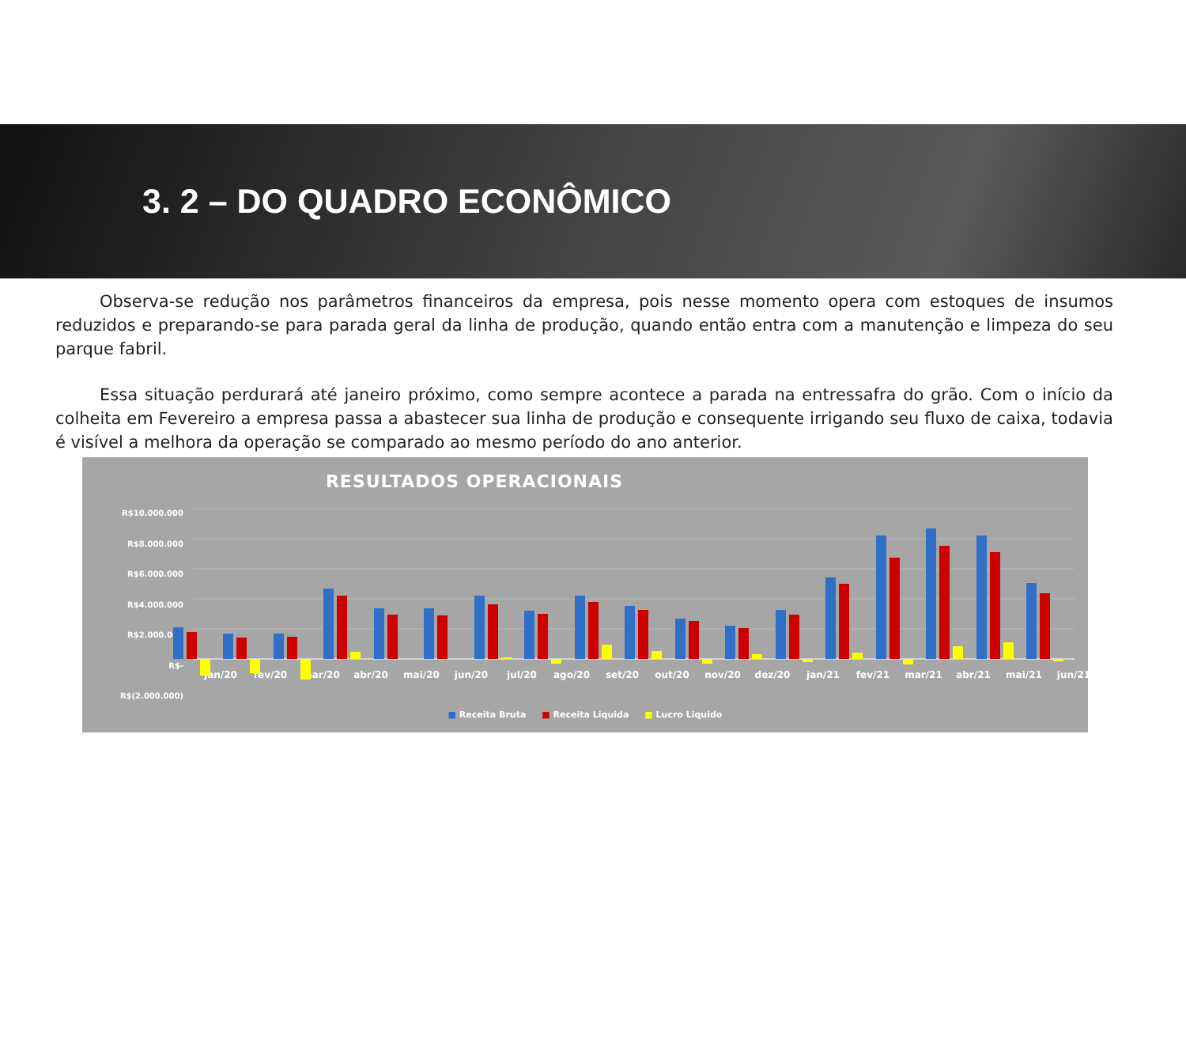3. 2 – DO QUADRO ECONÔMICO
Observa-se redução nos parâmetros financeiros da empresa, pois nesse momento opera com estoques de insumos reduzidos e preparando-se para parada geral da linha de produção, quando então entra com a manutenção e limpeza do seu parque fabril.
Essa situação perdurará até janeiro próximo, como sempre acontece a parada na entressafra do grão. Com o início da colheita em Fevereiro a empresa passa a abastecer sua linha de produção e consequente irrigando seu fluxo de caixa, todavia é visível a melhora da operação se comparado ao mesmo período do ano anterior.
RESULTADOS OPERACIONAIS
R$10.000.000
R$8.000.000
R$6.000.000
R$4.000.000
R$2.000.000
R$-
R$(2.000.000)
jan/20
fev/20
mar/20
abr/20
mai/20
jun/20
jul/20
ago/20
set/20
out/20
nov/20
dez/20
jan/21
fev/21
mar/21
abr/21
mai/21
jun/21
■ Receita Bruta ■ Receita Liquida ■ Lucro Liquido